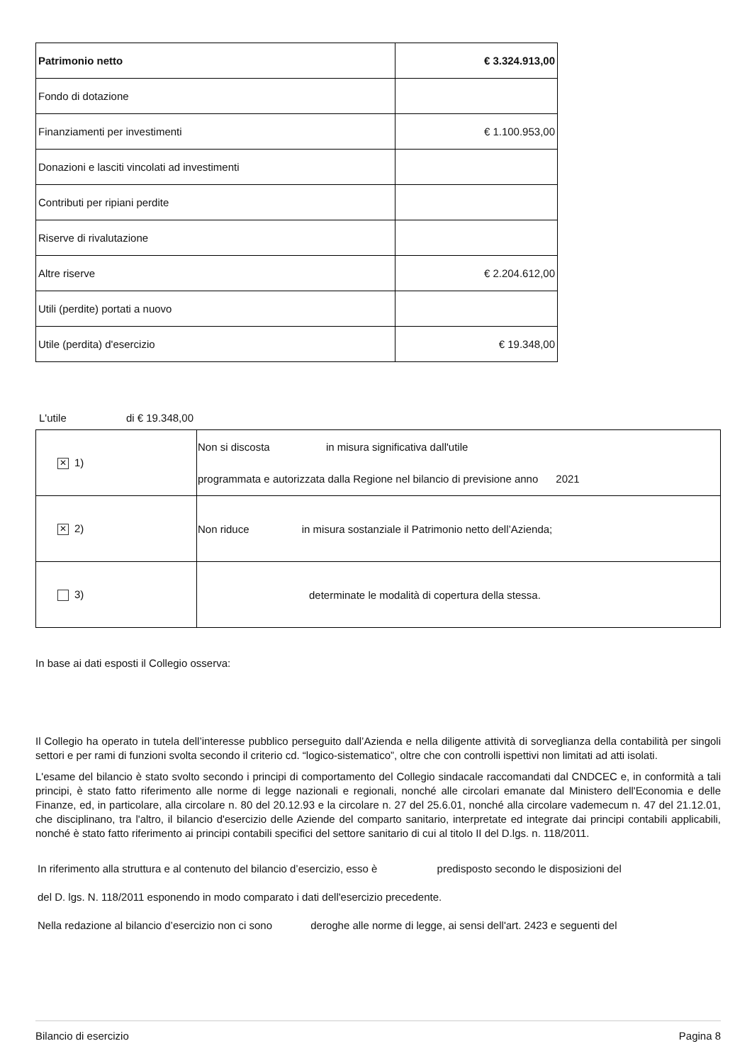| Patrimonio netto | € 3.324.913,00 |
| Fondo di dotazione | |
| Finanziamenti per investimenti | € 1.100.953,00 |
| Donazioni e lasciti vincolati ad investimenti | |
| Contributi per ripiani perdite | |
| Riserve di rivalutazione | |
| Altre riserve | € 2.204.612,00 |
| Utili (perdite) portati a nuovo | |
| Utile (perdita) d'esercizio | € 19.348,00 |
L'utile di € 19.348,00
| ✕ 1) | Non si discosta in misura significativa dall'utile programmata e autorizzata dalla Regione nel bilancio di previsione anno 2021 |
| ✕ 2) | Non riduce in misura sostanziale il Patrimonio netto dell’Azienda; |
| 3) | determinate le modalità di copertura della stessa. |
In base ai dati esposti il Collegio osserva:
Il Collegio ha operato in tutela dell’interesse pubblico perseguito dall’Azienda e nella diligente attività di sorveglianza della contabilità per singoli settori e per rami di funzioni svolta secondo il criterio cd. “logico-sistematico”, oltre che con controlli ispettivi non limitati ad atti isolati.
L'esame del bilancio è stato svolto secondo i principi di comportamento del Collegio sindacale raccomandati dal CNDCEC e, in conformità a tali principi, è stato fatto riferimento alle norme di legge nazionali e regionali, nonché alle circolari emanate dal Ministero dell'Economia e delle Finanze, ed, in particolare, alla circolare n. 80 del 20.12.93 e la circolare n. 27 del 25.6.01, nonché alla circolare vademecum n. 47 del 21.12.01, che disciplinano, tra l'altro, il bilancio d'esercizio delle Aziende del comparto sanitario, interpretate ed integrate dai principi contabili applicabili, nonché è stato fatto riferimento ai principi contabili specifici del settore sanitario di cui al titolo II del D.lgs. n. 118/2011.
In riferimento alla struttura e al contenuto del bilancio d’esercizio, esso è predisposto secondo le disposizioni del
del D. lgs. N. 118/2011 esponendo in modo comparato i dati dell'esercizio precedente.
Nella redazione al bilancio d’esercizio non ci sono deroghe alle norme di legge, ai sensi dell'art. 2423 e seguenti del
Bilancio di esercizio Pagina 8